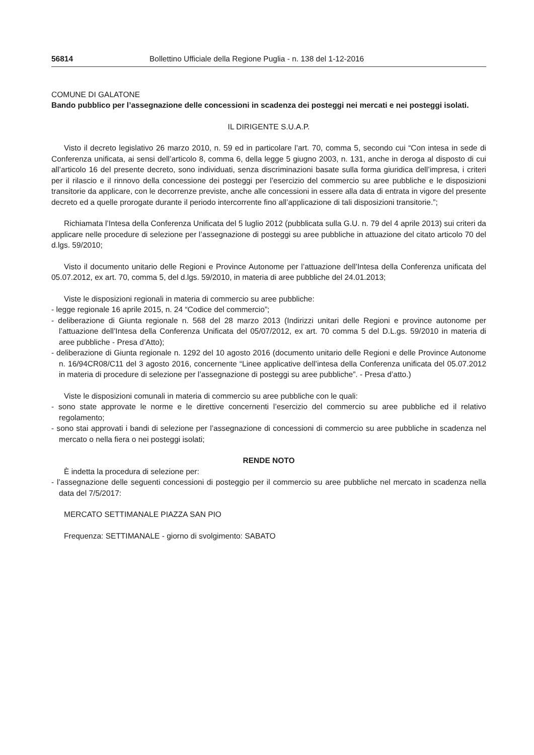56814 Bollettino Ufficiale della Regione Puglia - n. 138 del 1-12-2016
COMUNE DI GALATONE
Bando pubblico per l’assegnazione delle concessioni in scadenza dei posteggi nei mercati e nei posteggi isolati.
IL DIRIGENTE S.U.A.P.
Visto il decreto legislativo 26 marzo 2010, n. 59 ed in particolare l’art. 70, comma 5, secondo cui “Con intesa in sede di Conferenza unificata, ai sensi dell’articolo 8, comma 6, della legge 5 giugno 2003, n. 131, anche in deroga al disposto di cui all’articolo 16 del presente decreto, sono individuati, senza discriminazioni basate sulla forma giuridica dell’impresa, i criteri per il rilascio e il rinnovo della concessione dei posteggi per l’esercizio del commercio su aree pubbliche e le disposizioni transitorie da applicare, con le decorrenze previste, anche alle concessioni in essere alla data di entrata in vigore del presente decreto ed a quelle prorogate durante il periodo intercorrente fino all’applicazione di tali disposizioni transitorie.”;
Richiamata l’Intesa della Conferenza Unificata del 5 luglio 2012 (pubblicata sulla G.U. n. 79 del 4 aprile 2013) sui criteri da applicare nelle procedure di selezione per l’assegnazione di posteggi su aree pubbliche in attuazione del citato articolo 70 del d.lgs. 59/2010;
Visto il documento unitario delle Regioni e Province Autonome per l’attuazione dell’Intesa della Conferenza unificata del 05.07.2012, ex art. 70, comma 5, del d.lgs. 59/2010, in materia di aree pubbliche del 24.01.2013;
Viste le disposizioni regionali in materia di commercio su aree pubbliche:
- legge regionale 16 aprile 2015, n. 24 “Codice del commercio”;
- deliberazione di Giunta regionale n. 568 del 28 marzo 2013 (Indirizzi unitari delle Regioni e province autonome per l’attuazione dell’Intesa della Conferenza Unificata del 05/07/2012, ex art. 70 comma 5 del D.L.gs. 59/2010 in materia di aree pubbliche - Presa d’Atto);
- deliberazione di Giunta regionale n. 1292 del 10 agosto 2016 (documento unitario delle Regioni e delle Province Autonome n. 16/94CR08/C11 del 3 agosto 2016, concernente “Linee applicative dell’intesa della Conferenza unificata del 05.07.2012 in materia di procedure di selezione per l’assegnazione di posteggi su aree pubbliche”. - Presa d’atto.)
Viste le disposizioni comunali in materia di commercio su aree pubbliche con le quali:
- sono state approvate le norme e le direttive concernenti l’esercizio del commercio su aree pubbliche ed il relativo regolamento;
- sono stai approvati i bandi di selezione per l’assegnazione di concessioni di commercio su aree pubbliche in scadenza nel mercato o nella fiera o nei posteggi isolati;
RENDE NOTO
È indetta la procedura di selezione per:
- l’assegnazione delle seguenti concessioni di posteggio per il commercio su aree pubbliche nel mercato in scadenza nella data del 7/5/2017:
MERCATO SETTIMANALE PIAZZA SAN PIO
Frequenza: SETTIMANALE - giorno di svolgimento: SABATO